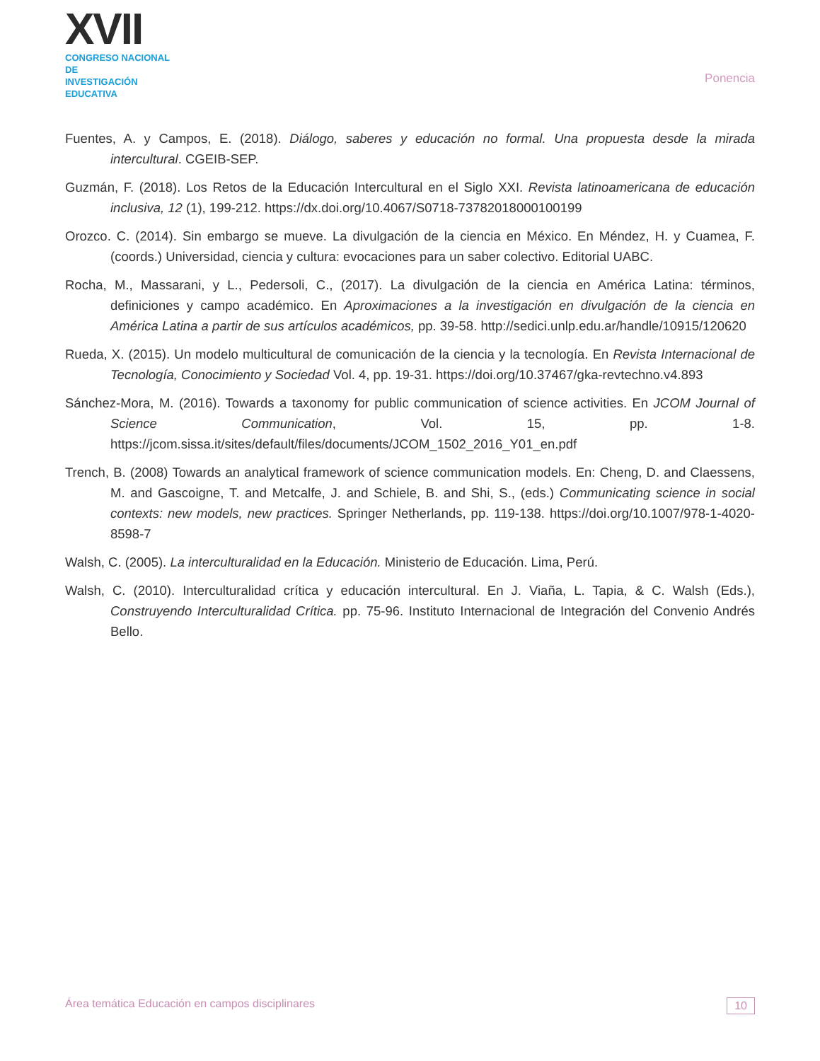XVII
CONGRESO NACIONAL DE
INVESTIGACIÓN EDUCATIVA
Ponencia
Fuentes, A. y Campos, E. (2018). Diálogo, saberes y educación no formal. Una propuesta desde la mirada intercultural. CGEIB-SEP.
Guzmán, F. (2018). Los Retos de la Educación Intercultural en el Siglo XXI. Revista latinoamericana de educación inclusiva, 12 (1), 199-212. https://dx.doi.org/10.4067/S0718-73782018000100199
Orozco. C. (2014). Sin embargo se mueve. La divulgación de la ciencia en México. En Méndez, H. y Cuamea, F. (coords.) Universidad, ciencia y cultura: evocaciones para un saber colectivo. Editorial UABC.
Rocha, M., Massarani, y L., Pedersoli, C., (2017). La divulgación de la ciencia en América Latina: términos, definiciones y campo académico. En Aproximaciones a la investigación en divulgación de la ciencia en América Latina a partir de sus artículos académicos, pp. 39-58. http://sedici.unlp.edu.ar/handle/10915/120620
Rueda, X. (2015). Un modelo multicultural de comunicación de la ciencia y la tecnología. En Revista Internacional de Tecnología, Conocimiento y Sociedad Vol. 4, pp. 19-31. https://doi.org/10.37467/gka-revtechno.v4.893
Sánchez-Mora, M. (2016). Towards a taxonomy for public communication of science activities. En JCOM Journal of Science Communication, Vol. 15, pp. 1-8. https://jcom.sissa.it/sites/default/files/documents/JCOM_1502_2016_Y01_en.pdf
Trench, B. (2008) Towards an analytical framework of science communication models. En: Cheng, D. and Claessens, M. and Gascoigne, T. and Metcalfe, J. and Schiele, B. and Shi, S., (eds.) Communicating science in social contexts: new models, new practices. Springer Netherlands, pp. 119-138. https://doi.org/10.1007/978-1-4020-8598-7
Walsh, C. (2005). La interculturalidad en la Educación. Ministerio de Educación. Lima, Perú.
Walsh, C. (2010). Interculturalidad crítica y educación intercultural. En J. Viaña, L. Tapia, & C. Walsh (Eds.), Construyendo Interculturalidad Crítica. pp. 75-96. Instituto Internacional de Integración del Convenio Andrés Bello.
Área temática Educación en campos disciplinares 10